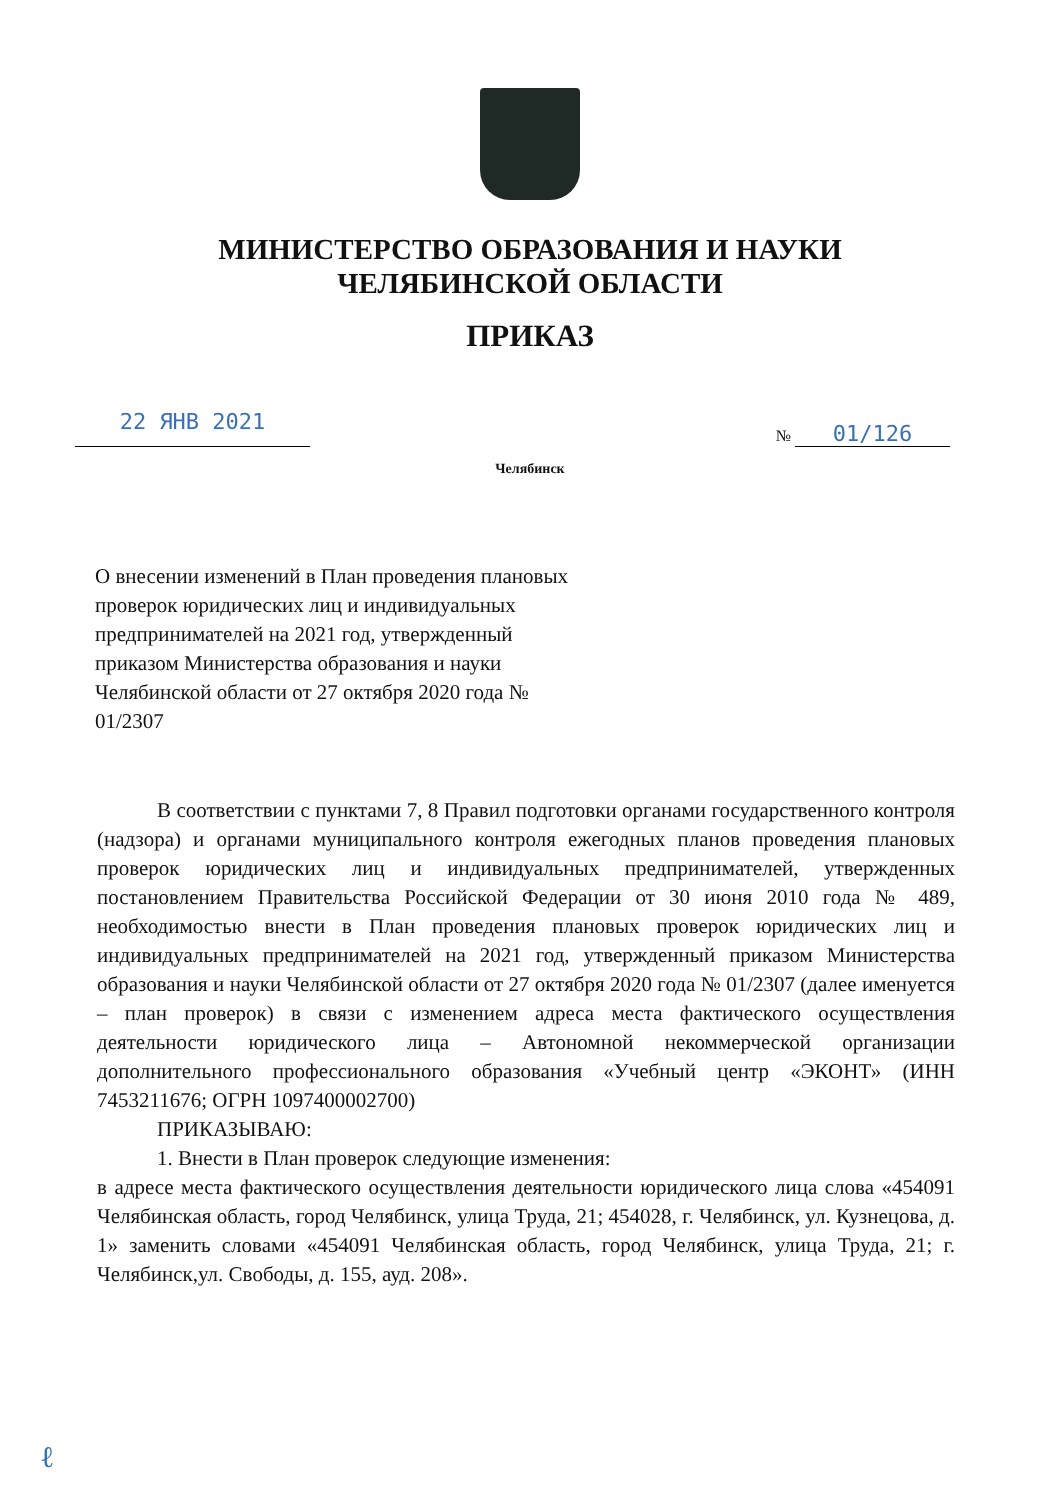МИНИСТЕРСТВО ОБРАЗОВАНИЯ И НАУКИ
ЧЕЛЯБИНСКОЙ ОБЛАСТИ
ПРИКАЗ
22 ЯНВ 2021
№ 01/126
Челябинск
О внесении изменений в План проведения плановых проверок юридических лиц и индивидуальных предпринимателей на 2021 год, утвержденный приказом Министерства образования и науки Челябинской области от 27 октября 2020 года № 01/2307
В соответствии с пунктами 7, 8 Правил подготовки органами государственного контроля (надзора) и органами муниципального контроля ежегодных планов проведения плановых проверок юридических лиц и индивидуальных предпринимателей, утвержденных постановлением Правительства Российской Федерации от 30 июня 2010 года № 489, необходимостью внести в План проведения плановых проверок юридических лиц и индивидуальных предпринимателей на 2021 год, утвержденный приказом Министерства образования и науки Челябинской области от 27 октября 2020 года № 01/2307 (далее именуется – план проверок) в связи с изменением адреса места фактического осуществления деятельности юридического лица – Автономной некоммерческой организации дополнительного профессионального образования «Учебный центр «ЭКОНТ» (ИНН 7453211676; ОГРН 1097400002700)
ПРИКАЗЫВАЮ:
1. Внести в План проверок следующие изменения:
в адресе места фактического осуществления деятельности юридического лица слова «454091 Челябинская область, город Челябинск, улица Труда, 21; 454028, г. Челябинск, ул. Кузнецова, д. 1» заменить словами «454091 Челябинская область, город Челябинск, улица Труда, 21; г. Челябинск,ул. Свободы, д. 155, ауд. 208».
ℓ